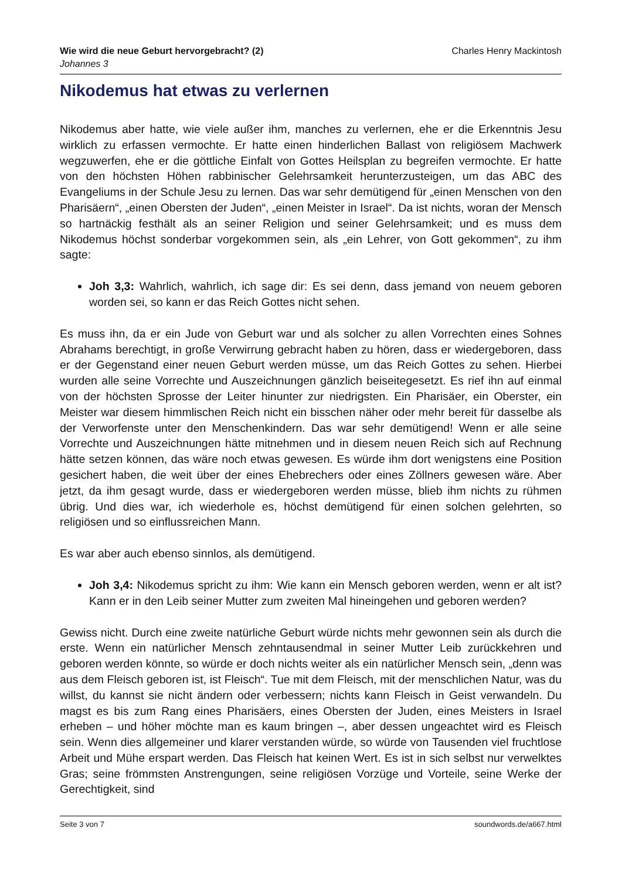Wie wird die neue Geburt hervorgebracht? (2)
Johannes 3
Charles Henry Mackintosh
Nikodemus hat etwas zu verlernen
Nikodemus aber hatte, wie viele außer ihm, manches zu verlernen, ehe er die Erkenntnis Jesu wirklich zu erfassen vermochte. Er hatte einen hinderlichen Ballast von religiösem Machwerk wegzuwerfen, ehe er die göttliche Einfalt von Gottes Heilsplan zu begreifen vermochte. Er hatte von den höchsten Höhen rabbinischer Gelehrsamkeit herunterzusteigen, um das ABC des Evangeliums in der Schule Jesu zu lernen. Das war sehr demütigend für „einen Menschen von den Pharisäern“, „einen Obersten der Juden“, „einen Meister in Israel“. Da ist nichts, woran der Mensch so hartnäckig festhält als an seiner Religion und seiner Gelehrsamkeit; und es muss dem Nikodemus höchst sonderbar vorgekommen sein, als „ein Lehrer, von Gott gekommen“, zu ihm sagte:
Joh 3,3: Wahrlich, wahrlich, ich sage dir: Es sei denn, dass jemand von neuem geboren worden sei, so kann er das Reich Gottes nicht sehen.
Es muss ihn, da er ein Jude von Geburt war und als solcher zu allen Vorrechten eines Sohnes Abrahams berechtigt, in große Verwirrung gebracht haben zu hören, dass er wiedergeboren, dass er der Gegenstand einer neuen Geburt werden müsse, um das Reich Gottes zu sehen. Hierbei wurden alle seine Vorrechte und Auszeichnungen gänzlich beiseitegesetzt. Es rief ihn auf einmal von der höchsten Sprosse der Leiter hinunter zur niedrigsten. Ein Pharisäer, ein Oberster, ein Meister war diesem himmlischen Reich nicht ein bisschen näher oder mehr bereit für dasselbe als der Verworfenste unter den Menschenkindern. Das war sehr demütigend! Wenn er alle seine Vorrechte und Auszeichnungen hätte mitnehmen und in diesem neuen Reich sich auf Rechnung hätte setzen können, das wäre noch etwas gewesen. Es würde ihm dort wenigstens eine Position gesichert haben, die weit über der eines Ehebrechers oder eines Zöllners gewesen wäre. Aber jetzt, da ihm gesagt wurde, dass er wiedergeboren werden müsse, blieb ihm nichts zu rühmen übrig. Und dies war, ich wiederhole es, höchst demütigend für einen solchen gelehrten, so religiösen und so einflussreichen Mann.
Es war aber auch ebenso sinnlos, als demütigend.
Joh 3,4: Nikodemus spricht zu ihm: Wie kann ein Mensch geboren werden, wenn er alt ist? Kann er in den Leib seiner Mutter zum zweiten Mal hineingehen und geboren werden?
Gewiss nicht. Durch eine zweite natürliche Geburt würde nichts mehr gewonnen sein als durch die erste. Wenn ein natürlicher Mensch zehntausendmal in seiner Mutter Leib zurückkehren und geboren werden könnte, so würde er doch nichts weiter als ein natürlicher Mensch sein, „denn was aus dem Fleisch geboren ist, ist Fleisch“. Tue mit dem Fleisch, mit der menschlichen Natur, was du willst, du kannst sie nicht ändern oder verbessern; nichts kann Fleisch in Geist verwandeln. Du magst es bis zum Rang eines Pharisäers, eines Obersten der Juden, eines Meisters in Israel erheben – und höher möchte man es kaum bringen –, aber dessen ungeachtet wird es Fleisch sein. Wenn dies allgemeiner und klarer verstanden würde, so würde von Tausenden viel fruchtlose Arbeit und Mühe erspart werden. Das Fleisch hat keinen Wert. Es ist in sich selbst nur verwelktes Gras; seine frömmsten Anstrengungen, seine religiösen Vorzüge und Vorteile, seine Werke der Gerechtigkeit, sind
Seite 3 von 7 soundwords.de/a667.html